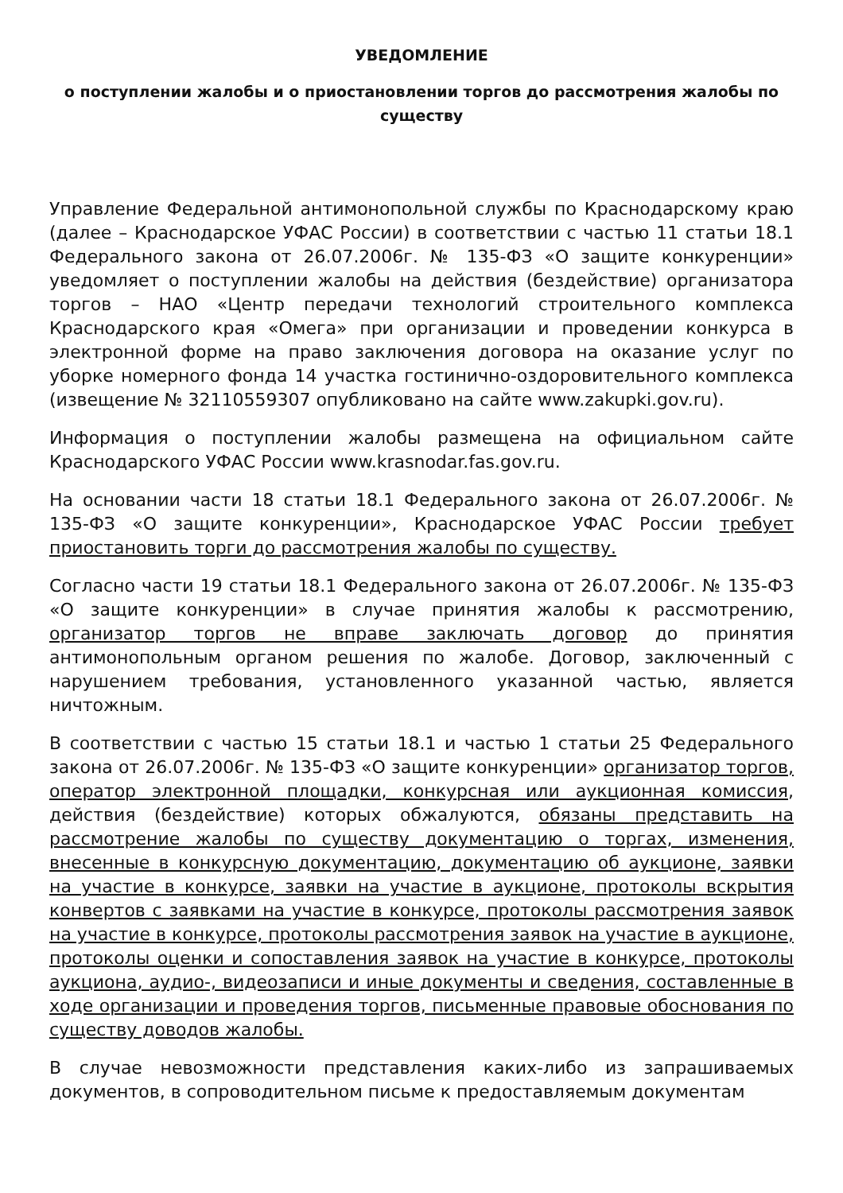УВЕДОМЛЕНИЕ
о поступлении жалобы и о приостановлении торгов до рассмотрения жалобы по существу
Управление Федеральной антимонопольной службы по Краснодарскому краю (далее – Краснодарское УФАС России) в соответствии с частью 11 статьи 18.1 Федерального закона от 26.07.2006г. № 135-ФЗ «О защите конкуренции» уведомляет о поступлении жалобы на действия (бездействие) организатора торгов – НАО «Центр передачи технологий строительного комплекса Краснодарского края «Омега» при организации и проведении конкурса в электронной форме на право заключения договора на оказание услуг по уборке номерного фонда 14 участка гостинично-оздоровительного комплекса (извещение № 32110559307 опубликовано на сайте www.zakupki.gov.ru).
Информация о поступлении жалобы размещена на официальном сайте Краснодарского УФАС России www.krasnodar.fas.gov.ru.
На основании части 18 статьи 18.1 Федерального закона от 26.07.2006г. № 135-ФЗ «О защите конкуренции», Краснодарское УФАС России требует приостановить торги до рассмотрения жалобы по существу.
Согласно части 19 статьи 18.1 Федерального закона от 26.07.2006г. № 135-ФЗ «О защите конкуренции» в случае принятия жалобы к рассмотрению, организатор торгов не вправе заключать договор до принятия антимонопольным органом решения по жалобе. Договор, заключенный с нарушением требования, установленного указанной частью, является ничтожным.
В соответствии с частью 15 статьи 18.1 и частью 1 статьи 25 Федерального закона от 26.07.2006г. № 135-ФЗ «О защите конкуренции» организатор торгов, оператор электронной площадки, конкурсная или аукционная комиссия, действия (бездействие) которых обжалуются, обязаны представить на рассмотрение жалобы по существу документацию о торгах, изменения, внесенные в конкурсную документацию, документацию об аукционе, заявки на участие в конкурсе, заявки на участие в аукционе, протоколы вскрытия конвертов с заявками на участие в конкурсе, протоколы рассмотрения заявок на участие в конкурсе, протоколы рассмотрения заявок на участие в аукционе, протоколы оценки и сопоставления заявок на участие в конкурсе, протоколы аукциона, аудио-, видеозаписи и иные документы и сведения, составленные в ходе организации и проведения торгов, письменные правовые обоснования по существу доводов жалобы.
В случае невозможности представления каких-либо из запрашиваемых документов, в сопроводительном письме к предоставляемым документам